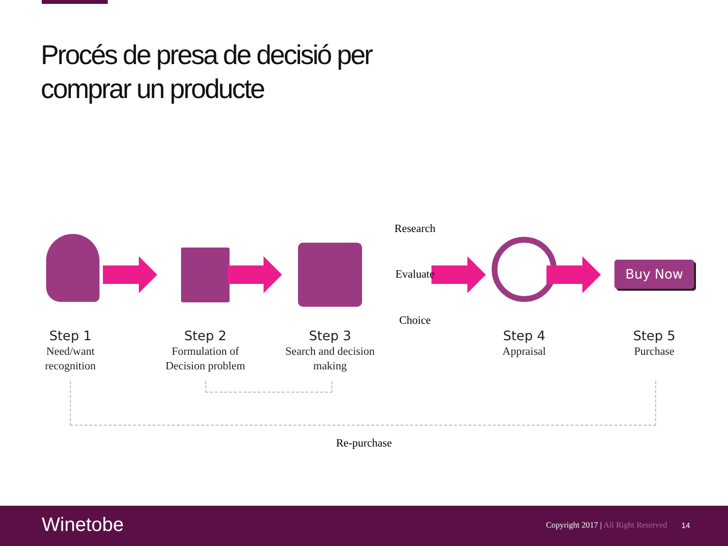Procés de presa de decisió per
comprar un producte
Research
Evaluate
Choice
Buy Now
Step 1
Need/want
recognition
Step 2
Formulation of
Decision problem
Step 3
Search and decision
making
Step 4
Appraisal
Step 5
Purchase
Re-purchase
Winetobe
Copyright 2017 | All Right Reserved
14